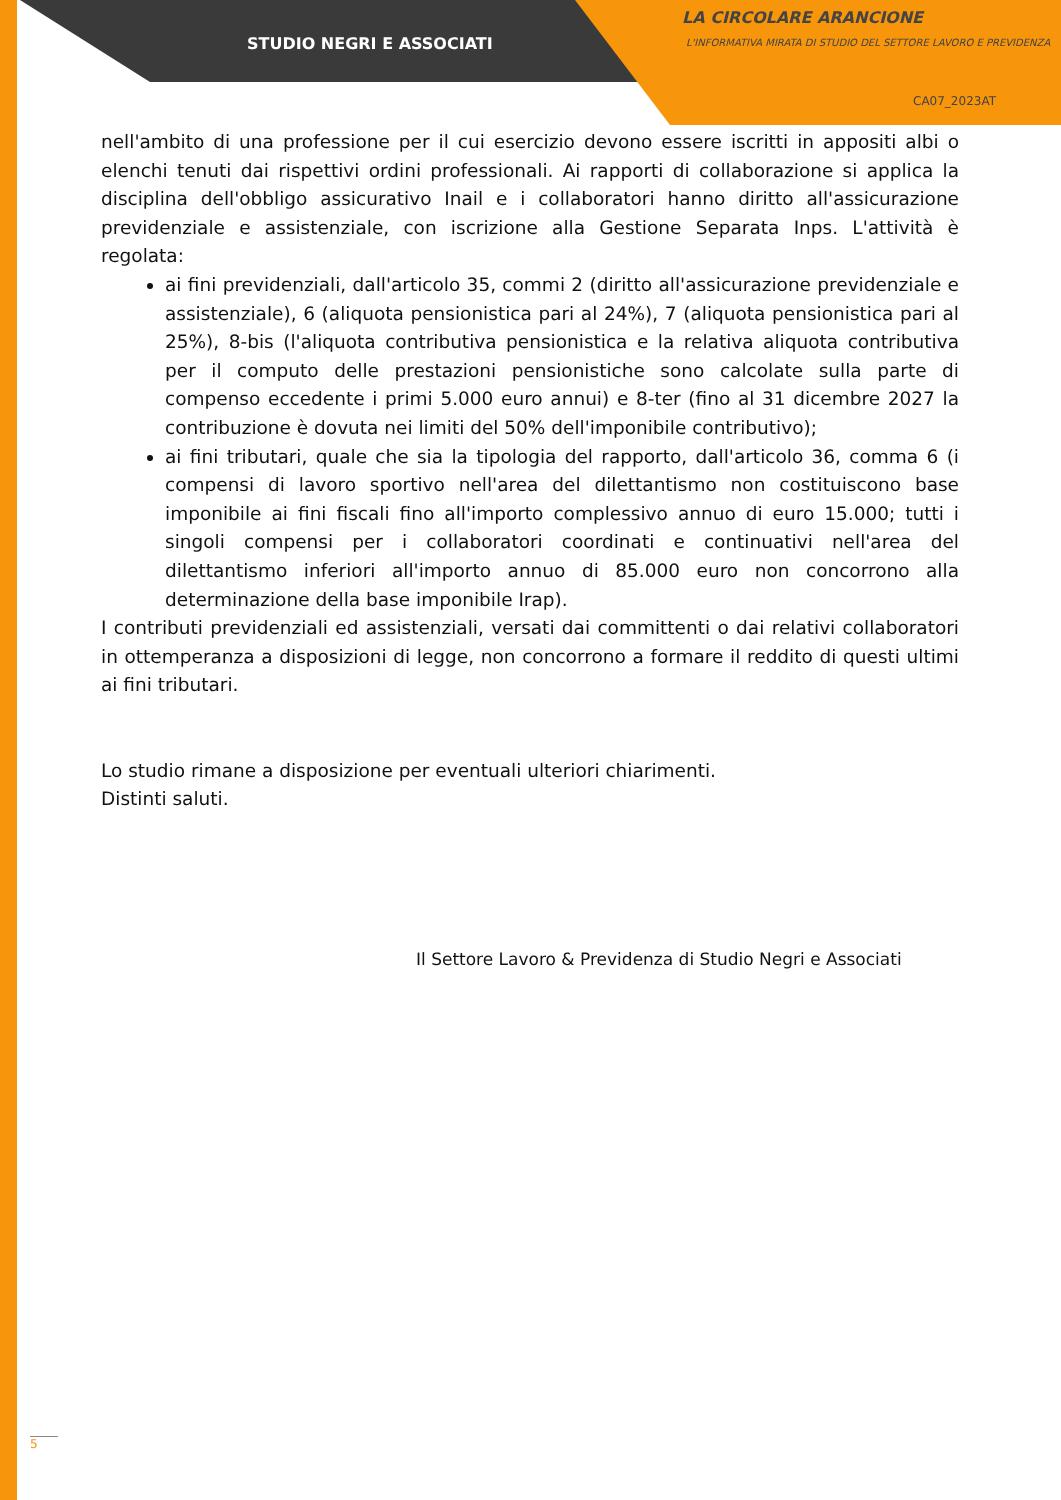STUDIO NEGRI E ASSOCIATI
LA CIRCOLARE ARANCIONE
L'INFORMATIVA MIRATA DI STUDIO DEL SETTORE LAVORO E PREVIDENZA
CA07_2023AT
nell'ambito di una professione per il cui esercizio devono essere iscritti in appositi albi o elenchi tenuti dai rispettivi ordini professionali. Ai rapporti di collaborazione si applica la disciplina dell'obbligo assicurativo Inail e i collaboratori hanno diritto all'assicurazione previdenziale e assistenziale, con iscrizione alla Gestione Separata Inps. L'attività è regolata:
ai fini previdenziali, dall'articolo 35, commi 2 (diritto all'assicurazione previdenziale e assistenziale), 6 (aliquota pensionistica pari al 24%), 7 (aliquota pensionistica pari al 25%), 8-bis (l'aliquota contributiva pensionistica e la relativa aliquota contributiva per il computo delle prestazioni pensionistiche sono calcolate sulla parte di compenso eccedente i primi 5.000 euro annui) e 8-ter (fino al 31 dicembre 2027 la contribuzione è dovuta nei limiti del 50% dell'imponibile contributivo);
ai fini tributari, quale che sia la tipologia del rapporto, dall'articolo 36, comma 6 (i compensi di lavoro sportivo nell'area del dilettantismo non costituiscono base imponibile ai fini fiscali fino all'importo complessivo annuo di euro 15.000; tutti i singoli compensi per i collaboratori coordinati e continuativi nell'area del dilettantismo inferiori all'importo annuo di 85.000 euro non concorrono alla determinazione della base imponibile Irap).
I contributi previdenziali ed assistenziali, versati dai committenti o dai relativi collaboratori in ottemperanza a disposizioni di legge, non concorrono a formare il reddito di questi ultimi ai fini tributari.
Lo studio rimane a disposizione per eventuali ulteriori chiarimenti.
Distinti saluti.
Il Settore Lavoro & Previdenza di Studio Negri e Associati
5